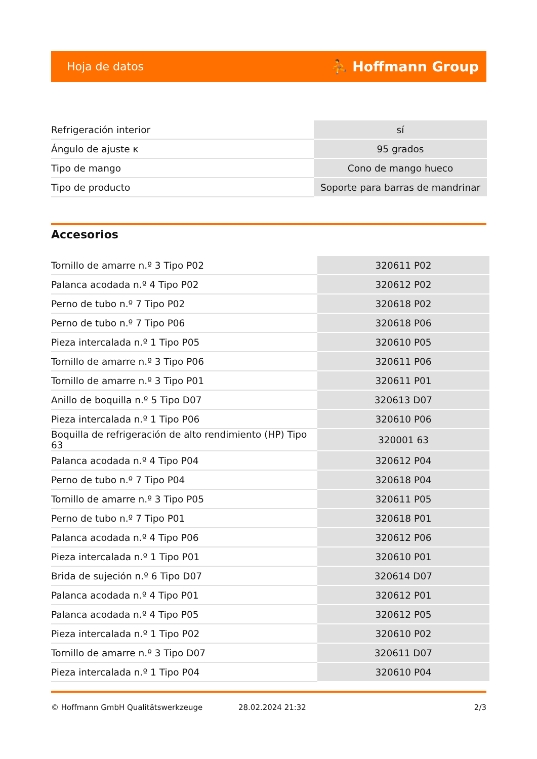Hoja de datos ⛹ Hoffmann Group
| Refrigeración interior | sí |
| Ángulo de ajuste κ | 95 grados |
| Tipo de mango | Cono de mango hueco |
| Tipo de producto | Soporte para barras de mandrinar |
Accesorios
| Tornillo de amarre n.º 3 Tipo P02 | 320611 P02 |
| Palanca acodada n.º 4 Tipo P02 | 320612 P02 |
| Perno de tubo n.º 7 Tipo P02 | 320618 P02 |
| Perno de tubo n.º 7 Tipo P06 | 320618 P06 |
| Pieza intercalada n.º 1 Tipo P05 | 320610 P05 |
| Tornillo de amarre n.º 3 Tipo P06 | 320611 P06 |
| Tornillo de amarre n.º 3 Tipo P01 | 320611 P01 |
| Anillo de boquilla n.º 5 Tipo D07 | 320613 D07 |
| Pieza intercalada n.º 1 Tipo P06 | 320610 P06 |
| Boquilla de refrigeración de alto rendimiento (HP) Tipo 63 | 320001 63 |
| Palanca acodada n.º 4 Tipo P04 | 320612 P04 |
| Perno de tubo n.º 7 Tipo P04 | 320618 P04 |
| Tornillo de amarre n.º 3 Tipo P05 | 320611 P05 |
| Perno de tubo n.º 7 Tipo P01 | 320618 P01 |
| Palanca acodada n.º 4 Tipo P06 | 320612 P06 |
| Pieza intercalada n.º 1 Tipo P01 | 320610 P01 |
| Brida de sujeción n.º 6 Tipo D07 | 320614 D07 |
| Palanca acodada n.º 4 Tipo P01 | 320612 P01 |
| Palanca acodada n.º 4 Tipo P05 | 320612 P05 |
| Pieza intercalada n.º 1 Tipo P02 | 320610 P02 |
| Tornillo de amarre n.º 3 Tipo D07 | 320611 D07 |
| Pieza intercalada n.º 1 Tipo P04 | 320610 P04 |
© Hoffmann GmbH Qualitätswerkzeuge 28.02.2024 21:32 2/3